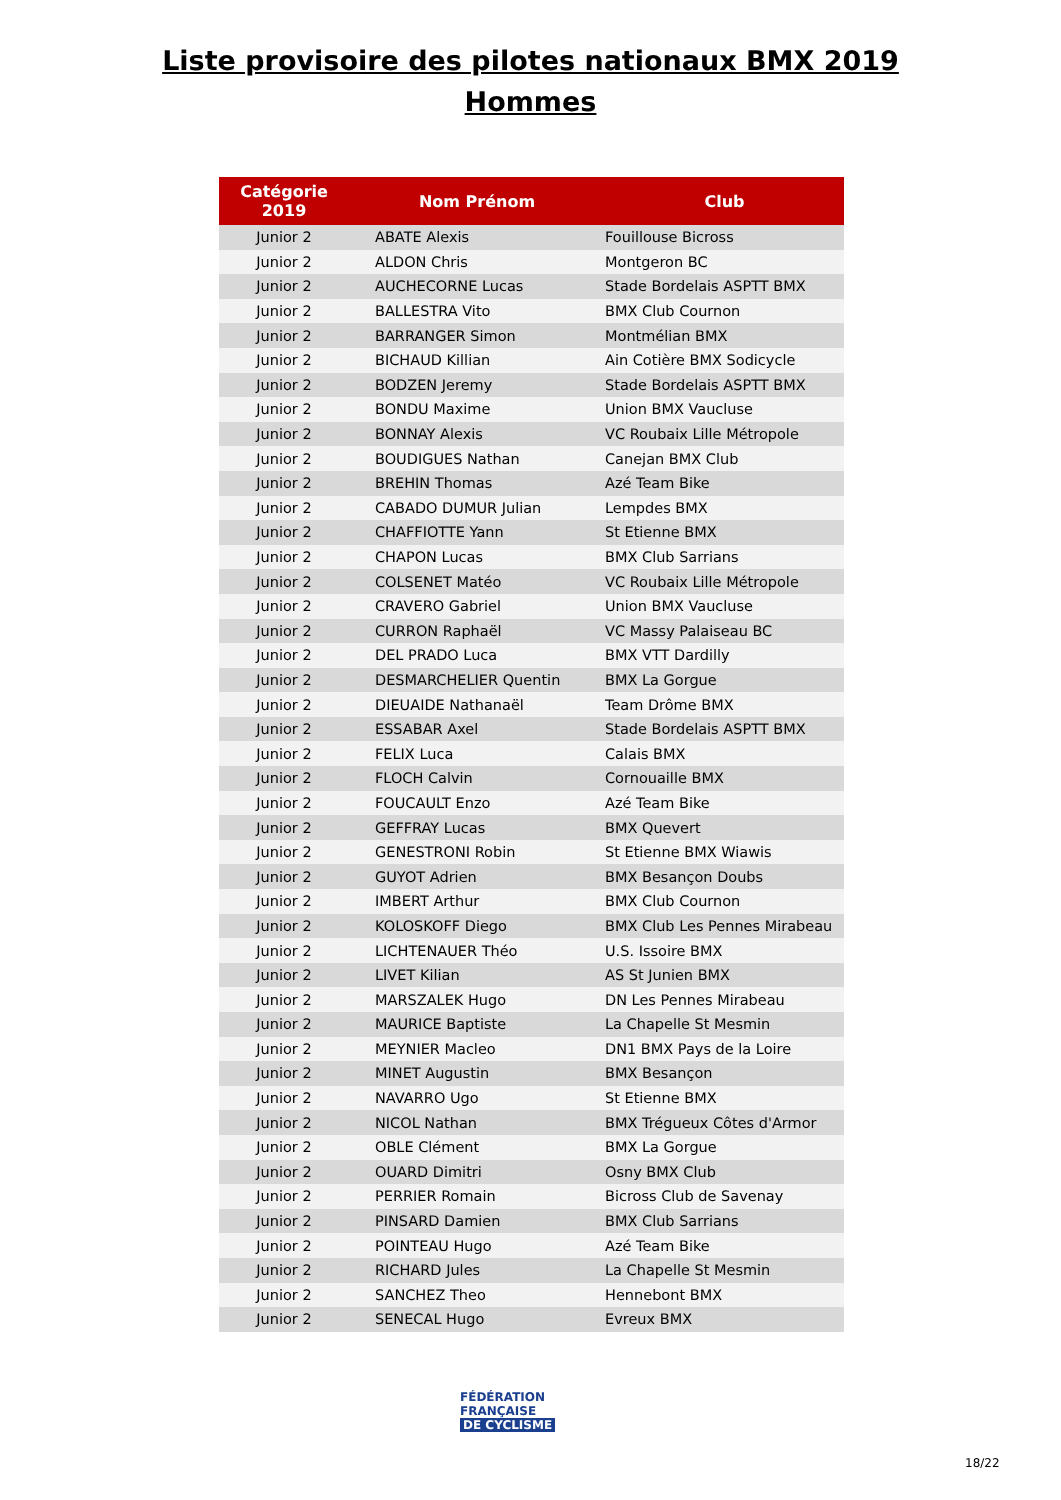Liste provisoire des pilotes nationaux BMX 2019
Hommes
| Catégorie 2019 | Nom Prénom | Club |
| --- | --- | --- |
| Junior 2 | ABATE Alexis | Fouillouse Bicross |
| Junior 2 | ALDON Chris | Montgeron BC |
| Junior 2 | AUCHECORNE Lucas | Stade Bordelais ASPTT BMX |
| Junior 2 | BALLESTRA Vito | BMX Club Cournon |
| Junior 2 | BARRANGER Simon | Montmélian BMX |
| Junior 2 | BICHAUD Killian | Ain Cotière BMX Sodicycle |
| Junior 2 | BODZEN Jeremy | Stade Bordelais ASPTT BMX |
| Junior 2 | BONDU Maxime | Union BMX Vaucluse |
| Junior 2 | BONNAY Alexis | VC Roubaix Lille Métropole |
| Junior 2 | BOUDIGUES Nathan | Canejan BMX Club |
| Junior 2 | BREHIN Thomas | Azé Team Bike |
| Junior 2 | CABADO DUMUR Julian | Lempdes BMX |
| Junior 2 | CHAFFIOTTE Yann | St Etienne BMX |
| Junior 2 | CHAPON Lucas | BMX Club Sarrians |
| Junior 2 | COLSENET Matéo | VC Roubaix Lille Métropole |
| Junior 2 | CRAVERO Gabriel | Union BMX Vaucluse |
| Junior 2 | CURRON Raphaël | VC Massy Palaiseau BC |
| Junior 2 | DEL PRADO Luca | BMX VTT Dardilly |
| Junior 2 | DESMARCHELIER Quentin | BMX La Gorgue |
| Junior 2 | DIEUAIDE Nathanaël | Team Drôme BMX |
| Junior 2 | ESSABAR Axel | Stade Bordelais ASPTT BMX |
| Junior 2 | FELIX Luca | Calais BMX |
| Junior 2 | FLOCH Calvin | Cornouaille BMX |
| Junior 2 | FOUCAULT Enzo | Azé Team Bike |
| Junior 2 | GEFFRAY Lucas | BMX Quevert |
| Junior 2 | GENESTRONI Robin | St Etienne BMX Wiawis |
| Junior 2 | GUYOT Adrien | BMX Besançon Doubs |
| Junior 2 | IMBERT Arthur | BMX Club Cournon |
| Junior 2 | KOLOSKOFF Diego | BMX Club Les Pennes Mirabeau |
| Junior 2 | LICHTENAUER Théo | U.S. Issoire BMX |
| Junior 2 | LIVET Kilian | AS St Junien BMX |
| Junior 2 | MARSZALEK Hugo | DN Les Pennes Mirabeau |
| Junior 2 | MAURICE Baptiste | La Chapelle St Mesmin |
| Junior 2 | MEYNIER Macleo | DN1 BMX Pays de la Loire |
| Junior 2 | MINET Augustin | BMX Besançon |
| Junior 2 | NAVARRO Ugo | St Etienne BMX |
| Junior 2 | NICOL Nathan | BMX Trégueux Côtes d'Armor |
| Junior 2 | OBLE Clément | BMX La Gorgue |
| Junior 2 | OUARD Dimitri | Osny BMX Club |
| Junior 2 | PERRIER Romain | Bicross Club de Savenay |
| Junior 2 | PINSARD Damien | BMX Club Sarrians |
| Junior 2 | POINTEAU Hugo | Azé Team Bike |
| Junior 2 | RICHARD Jules | La Chapelle St Mesmin |
| Junior 2 | SANCHEZ Theo | Hennebont BMX |
| Junior 2 | SENECAL Hugo | Evreux BMX |
FÉDÉRATION
FRANÇAISE
DE CYCLISME
18/22